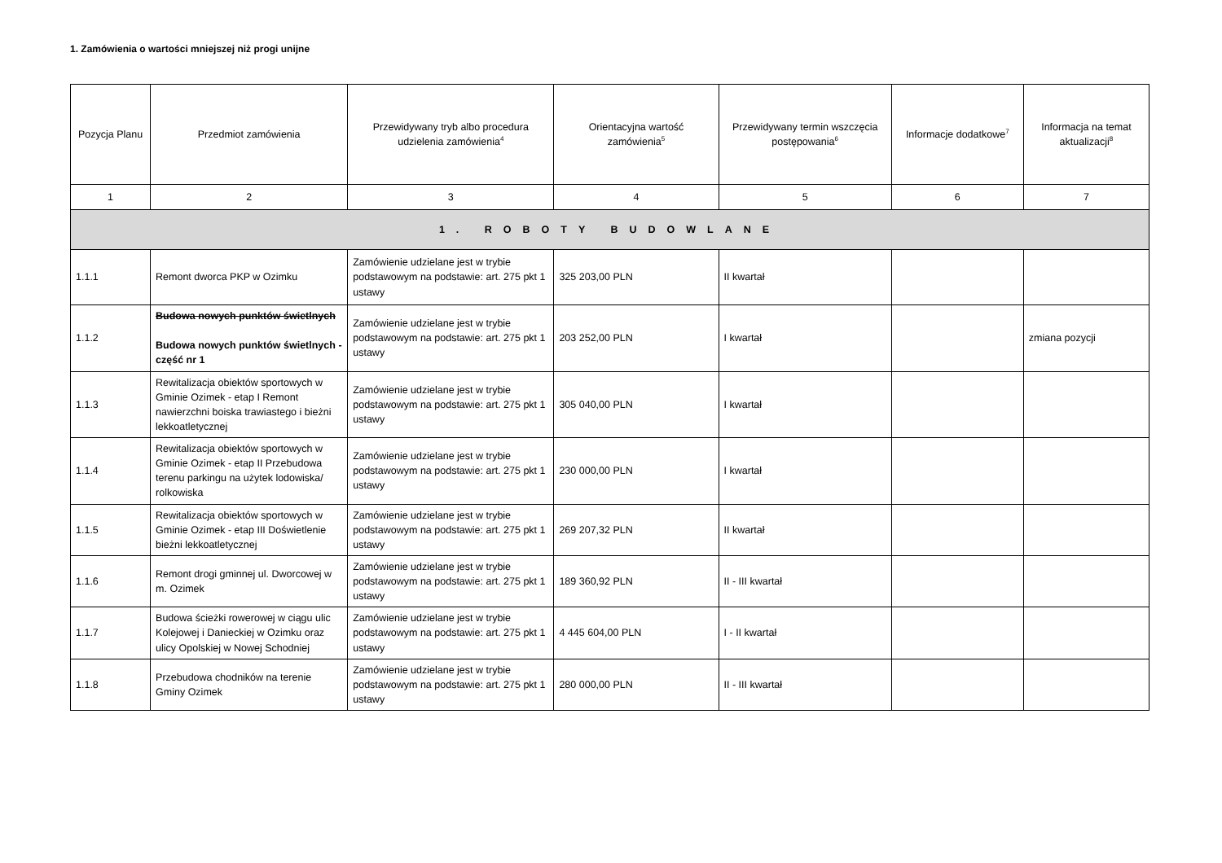1. Zamówienia o wartości mniejszej niż progi unijne
| Pozycja Planu | Przedmiot zamówienia | Przewidywany tryb albo procedura udzielenia zamówienia<sup>4</sup> | Orientacyjna wartość zamówienia<sup>5</sup> | Przewidywany termin wszczęcia postępowania<sup>6</sup> | Informacje dodatkowe<sup>7</sup> | Informacja na temat aktualizacji<sup>8</sup> |
| --- | --- | --- | --- | --- | --- | --- |
| 1 | 2 | 3 | 4 | 5 | 6 | 7 |
| 1. ROBOTY BUDOWLANE | | | | | | |
| 1.1.1 | Remont dworca PKP w Ozimku | Zamówienie udzielane jest w trybie podstawowym na podstawie: art. 275 pkt 1 ustawy | 325 203,00 PLN | II kwartał | | |
| 1.1.2 | Budowa nowych punktów świetlnych Budowa nowych punktów świetlnych - część nr 1 | Zamówienie udzielane jest w trybie podstawowym na podstawie: art. 275 pkt 1 ustawy | 203 252,00 PLN | I kwartał | | zmiana pozycji |
| 1.1.3 | Rewitalizacja obiektów sportowych w Gminie Ozimek - etap I Remont nawierzchni boiska trawiastego i bieżni lekkoatletycznej | Zamówienie udzielane jest w trybie podstawowym na podstawie: art. 275 pkt 1 ustawy | 305 040,00 PLN | I kwartał | | |
| 1.1.4 | Rewitalizacja obiektów sportowych w Gminie Ozimek - etap II Przebudowa terenu parkingu na użytek lodowiska/ rolkowiska | Zamówienie udzielane jest w trybie podstawowym na podstawie: art. 275 pkt 1 ustawy | 230 000,00 PLN | I kwartał | | |
| 1.1.5 | Rewitalizacja obiektów sportowych w Gminie Ozimek - etap III Doświetlenie bieżni lekkoatletycznej | Zamówienie udzielane jest w trybie podstawowym na podstawie: art. 275 pkt 1 ustawy | 269 207,32 PLN | II kwartał | | |
| 1.1.6 | Remont drogi gminnej ul. Dworcowej w m. Ozimek | Zamówienie udzielane jest w trybie podstawowym na podstawie: art. 275 pkt 1 ustawy | 189 360,92 PLN | II - III kwartał | | |
| 1.1.7 | Budowa ścieżki rowerowej w ciągu ulic Kolejowej i Danieckiej w Ozimku oraz ulicy Opolskiej w Nowej Schodniej | Zamówienie udzielane jest w trybie podstawowym na podstawie: art. 275 pkt 1 ustawy | 4 445 604,00 PLN | I - II kwartał | | |
| 1.1.8 | Przebudowa chodników na terenie Gminy Ozimek | Zamówienie udzielane jest w trybie podstawowym na podstawie: art. 275 pkt 1 ustawy | 280 000,00 PLN | II - III kwartał | | |